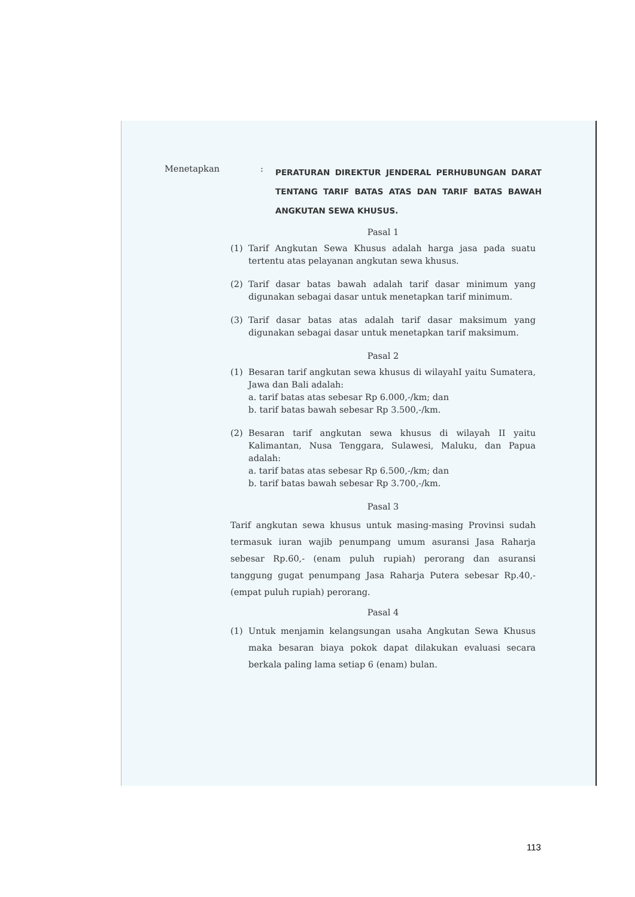Menetapkan :
PERATURAN DIREKTUR JENDERAL PERHUBUNGAN DARAT TENTANG TARIF BATAS ATAS DAN TARIF BATAS BAWAH ANGKUTAN SEWA KHUSUS.
Pasal 1
(1) Tarif Angkutan Sewa Khusus adalah harga jasa pada suatu tertentu atas pelayanan angkutan sewa khusus.
(2) Tarif dasar batas bawah adalah tarif dasar minimum yang digunakan sebagai dasar untuk menetapkan tarif minimum.
(3) Tarif dasar batas atas adalah tarif dasar maksimum yang digunakan sebagai dasar untuk menetapkan tarif maksimum.
Pasal 2
(1) Besaran tarif angkutan sewa khusus di wilayahI yaitu Sumatera, Jawa dan Bali adalah:
a. tarif batas atas sebesar Rp 6.000,-/km; dan
b. tarif batas bawah sebesar Rp 3.500,-/km.
(2) Besaran tarif angkutan sewa khusus di wilayah II yaitu Kalimantan, Nusa Tenggara, Sulawesi, Maluku, dan Papua adalah:
a. tarif batas atas sebesar Rp 6.500,-/km; dan
b. tarif batas bawah sebesar Rp 3.700,-/km.
Pasal 3
Tarif angkutan sewa khusus untuk masing-masing Provinsi sudah termasuk iuran wajib penumpang umum asuransi Jasa Raharja sebesar Rp.60,- (enam puluh rupiah) perorang dan asuransi tanggung gugat penumpang Jasa Raharja Putera sebesar Rp.40,- (empat puluh rupiah) perorang.
Pasal 4
(1) Untuk menjamin kelangsungan usaha Angkutan Sewa Khusus maka besaran biaya pokok dapat dilakukan evaluasi secara berkala paling lama setiap 6 (enam) bulan.
113